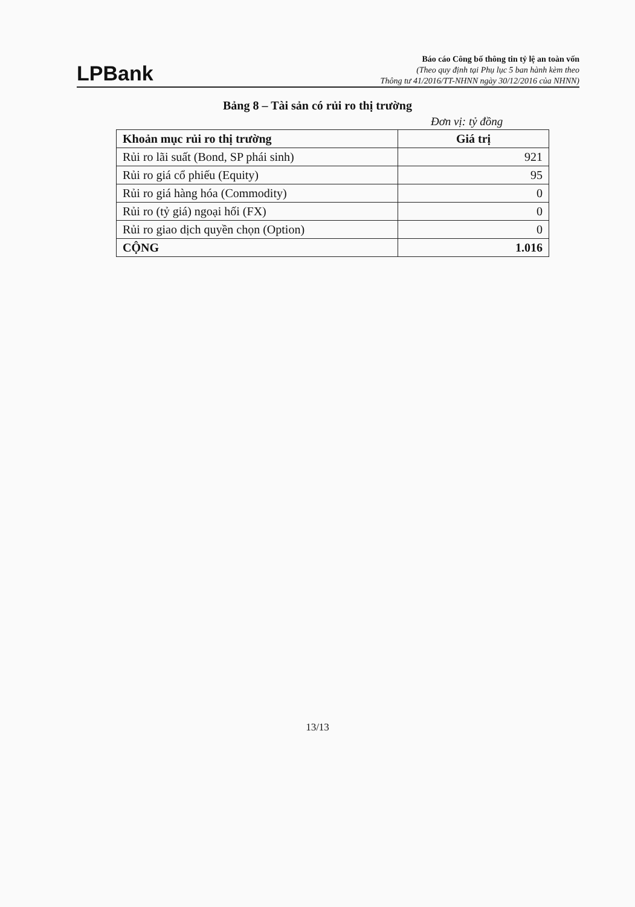LPBank
Báo cáo Công bố thông tin tỷ lệ an toàn vốn
(Theo quy định tại Phụ lục 5 ban hành kèm theo
Thông tư 41/2016/TT-NHNN ngày 30/12/2016 của NHNN)
Bảng 8 – Tài sản có rủi ro thị trường
Đơn vị: tỷ đồng
| Khoản mục rủi ro thị trường | Giá trị |
| --- | --- |
| Rủi ro lãi suất (Bond, SP phái sinh) | 921 |
| Rủi ro giá cổ phiếu (Equity) | 95 |
| Rủi ro giá hàng hóa (Commodity) | 0 |
| Rủi ro (tỷ giá) ngoại hối (FX) | 0 |
| Rủi ro giao dịch quyền chọn (Option) | 0 |
| CỘNG | 1.016 |
13/13